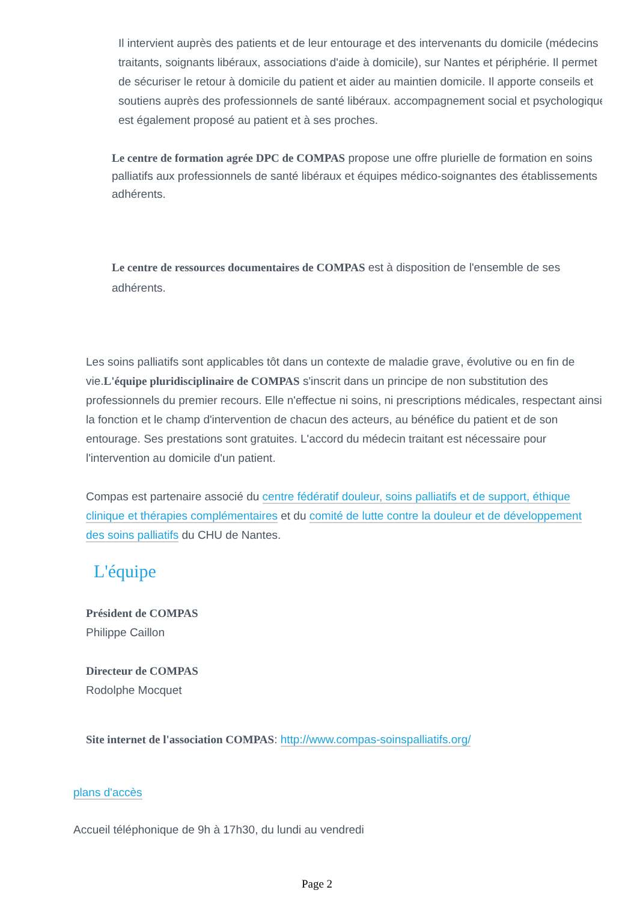Il intervient auprès des patients et de leur entourage et des intervenants du domicile (médecins traitants, soignants libéraux, associations d'aide à domicile), sur Nantes et périphérie. Il permet de sécuriser le retour à domicile du patient et aider au maintien domicile. Il apporte conseils et soutiens auprès des professionnels de santé libéraux. accompagnement social et psychologique est également proposé au patient et à ses proches.
Le centre de formation agrée DPC de COMPAS propose une offre plurielle de formation en soins palliatifs aux professionnels de santé libéraux et équipes médico-soignantes des établissements adhérents.
Le centre de ressources documentaires de COMPAS est à disposition de l'ensemble de ses adhérents.
Les soins palliatifs sont applicables tôt dans un contexte de maladie grave, évolutive ou en fin de vie.L'équipe pluridisciplinaire de COMPAS s'inscrit dans un principe de non substitution des professionnels du premier recours. Elle n'effectue ni soins, ni prescriptions médicales, respectant ainsi la fonction et le champ d'intervention de chacun des acteurs, au bénéfice du patient et de son entourage. Ses prestations sont gratuites. L'accord du médecin traitant est nécessaire pour l'intervention au domicile d'un patient.
Compas est partenaire associé du centre fédératif douleur, soins palliatifs et de support, éthique clinique et thérapies complémentaires et du comité de lutte contre la douleur et de développement des soins palliatifs du CHU de Nantes.
L'équipe
Président de COMPAS
Philippe Caillon
Directeur de COMPAS
Rodolphe Mocquet
Site internet de l'association COMPAS: http://www.compas-soinspalliatifs.org/
plans d'accès
Accueil téléphonique de 9h à 17h30, du lundi au vendredi
Page 2